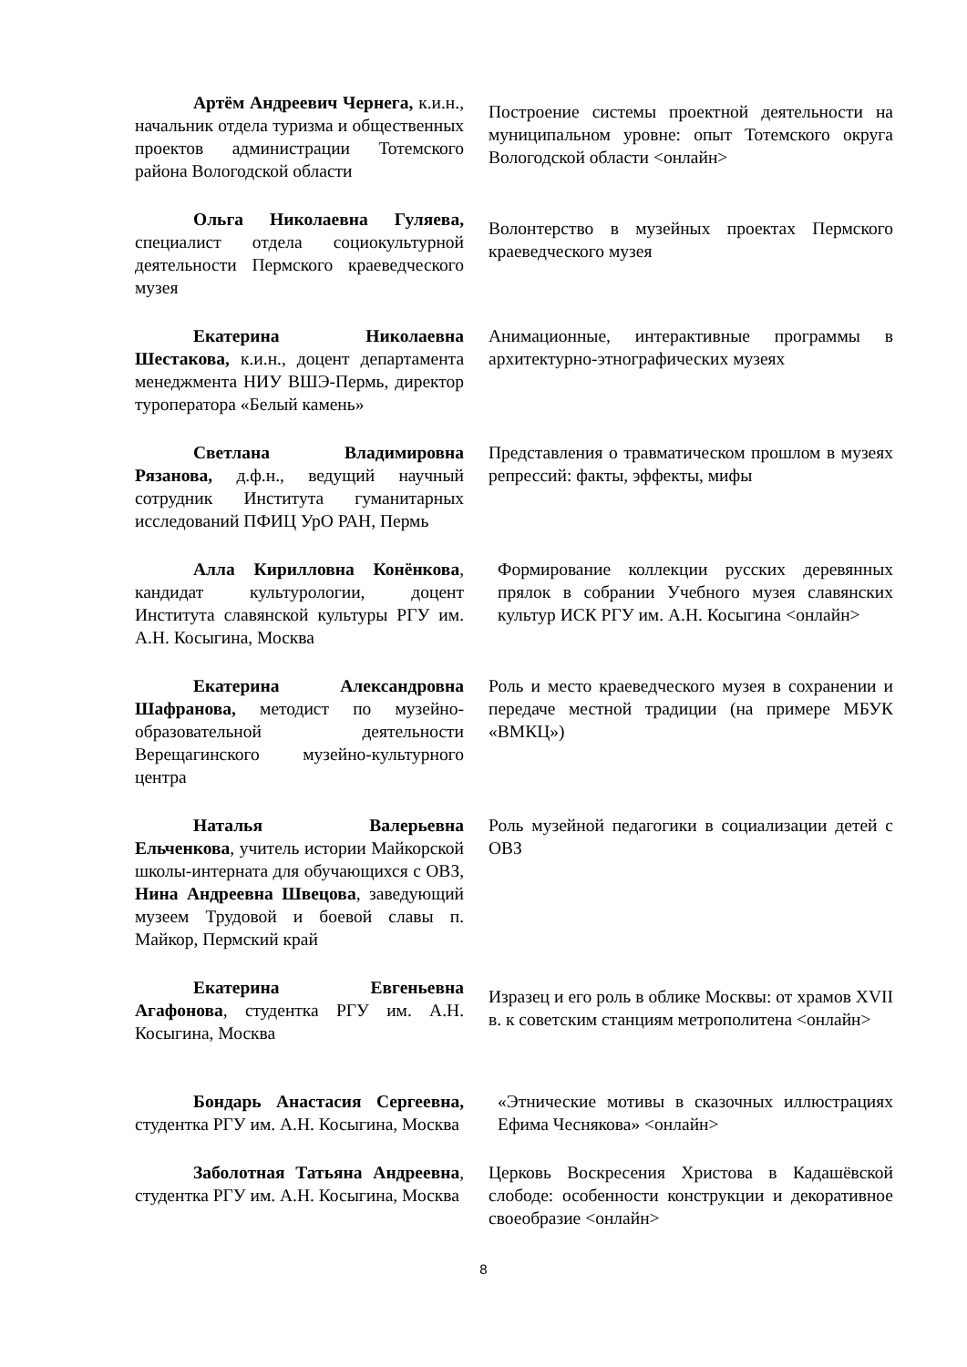| Артём Андреевич Чернега, к.и.н., начальник отдела туризма и общественных проектов администрации Тотемского района Вологодской области | Построение системы проектной деятельности на муниципальном уровне: опыт Тотемского округа Вологодской области <онлайн> |
| Ольга Николаевна Гуляева, специалист отдела социокультурной деятельности Пермского краеведческого музея | Волонтерство в музейных проектах Пермского краеведческого музея |
| Екатерина Николаевна Шестакова, к.и.н., доцент департамента менеджмента НИУ ВШЭ-Пермь, директор туроператора «Белый камень» | Анимационные, интерактивные программы в архитектурно-этнографических музеях |
| Светлана Владимировна Рязанова, д.ф.н., ведущий научный сотрудник Института гуманитарных исследований ПФИЦ УрО РАН, Пермь | Представления о травматическом прошлом в музеях репрессий: факты, эффекты, мифы |
| Алла Кирилловна Конёнкова , кандидат культурологии, доцент Института славянской культуры РГУ им. А.Н. Косыгина, Москва | Формирование коллекции русских деревянных прялок в собрании Учебного музея славянских культур ИСК РГУ им. А.Н. Косыгина <онлайн> |
| Екатерина Александровна Шафранова, методист по музейно-образовательной деятельности Верещагинского музейно-культурного центра | Роль и место краеведческого музея в сохранении и передаче местной традиции (на примере МБУК «ВМКЦ») |
| Наталья Валерьевна Ельченкова , учитель истории Майкорской школы-интерната для обучающихся с ОВЗ, Нина Андреевна Швецова , заведующий музеем Трудовой и боевой славы п. Майкор, Пермский край | Роль музейной педагогики в социализации детей с ОВЗ |
| Екатерина Евгеньевна Агафонова , студентка РГУ им. А.Н. Косыгина, Москва | Изразец и его роль в облике Москвы: от храмов XVII в. к советским станциям метрополитена <онлайн> |
| Бондарь Анастасия Сергеевна, студентка РГУ им. А.Н. Косыгина, Москва | «Этнические мотивы в сказочных иллюстрациях Ефима Чеснякова» <онлайн> |
| Заболотная Татьяна Андреевна , студентка РГУ им. А.Н. Косыгина, Москва | Церковь Воскресения Христова в Кадашёвской слободе: особенности конструкции и декоративное своеобразие <онлайн> |
8